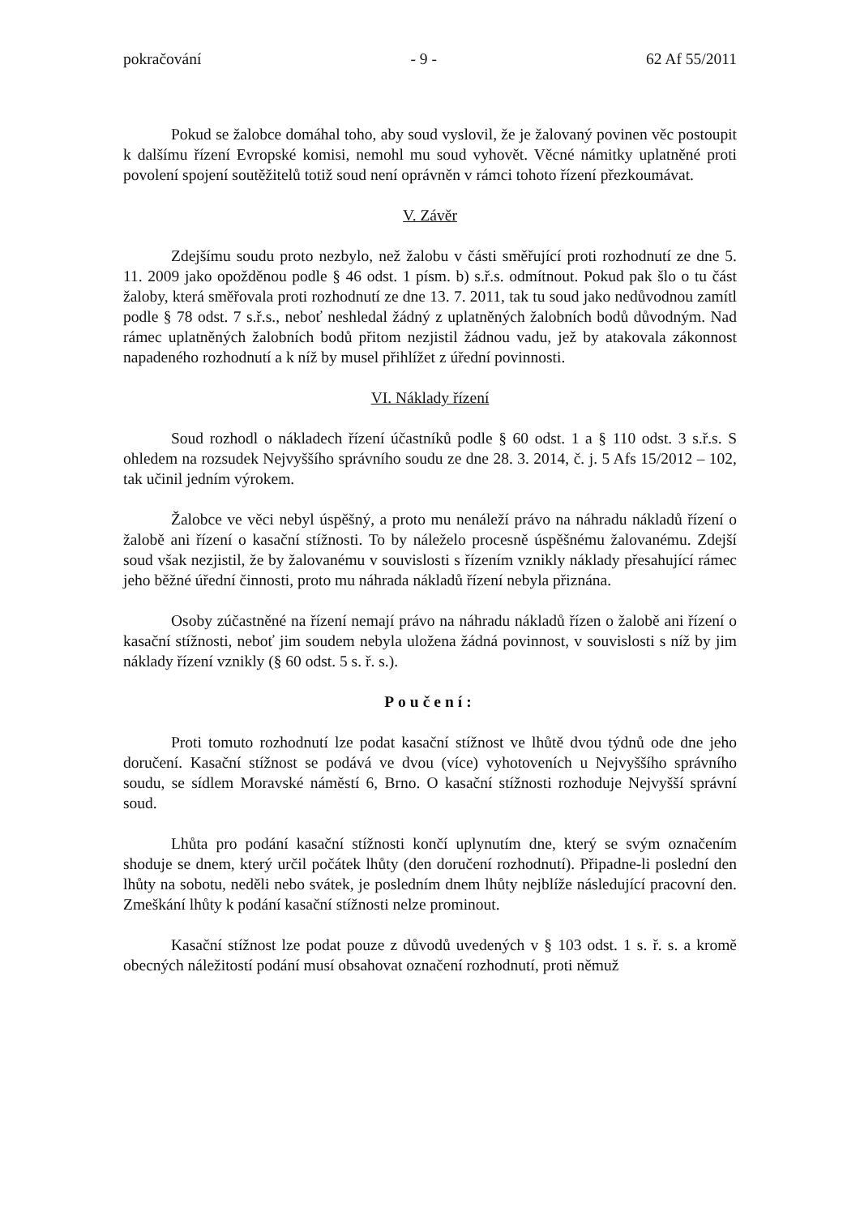pokračování - 9 - 62 Af 55/2011
Pokud se žalobce domáhal toho, aby soud vyslovil, že je žalovaný povinen věc postoupit k dalšímu řízení Evropské komisi, nemohl mu soud vyhovět. Věcné námitky uplatněné proti povolení spojení soutěžitelů totiž soud není oprávněn v rámci tohoto řízení přezkoumávat.
V. Závěr
Zdejšímu soudu proto nezbylo, než žalobu v části směřující proti rozhodnutí ze dne 5. 11. 2009 jako opožděnou podle § 46 odst. 1 písm. b) s.ř.s. odmítnout. Pokud pak šlo o tu část žaloby, která směřovala proti rozhodnutí ze dne 13. 7. 2011, tak tu soud jako nedůvodnou zamítl podle § 78 odst. 7 s.ř.s., neboť neshledal žádný z uplatněných žalobních bodů důvodným. Nad rámec uplatněných žalobních bodů přitom nezjistil žádnou vadu, jež by atakovala zákonnost napadeného rozhodnutí a k níž by musel přihlížet z úřední povinnosti.
VI. Náklady řízení
Soud rozhodl o nákladech řízení účastníků podle § 60 odst. 1 a § 110 odst. 3 s.ř.s. S ohledem na rozsudek Nejvyššího správního soudu ze dne 28. 3. 2014, č. j. 5 Afs 15/2012 – 102, tak učinil jedním výrokem.
Žalobce ve věci nebyl úspěšný, a proto mu nenáleží právo na náhradu nákladů řízení o žalobě ani řízení o kasační stížnosti. To by náleželo procesně úspěšnému žalovanému. Zdejší soud však nezjistil, že by žalovanému v souvislosti s řízením vznikly náklady přesahující rámec jeho běžné úřední činnosti, proto mu náhrada nákladů řízení nebyla přiznána.
Osoby zúčastněné na řízení nemají právo na náhradu nákladů řízen o žalobě ani řízení o kasační stížnosti, neboť jim soudem nebyla uložena žádná povinnost, v souvislosti s níž by jim náklady řízení vznikly (§ 60 odst. 5 s. ř. s.).
Poučení:
Proti tomuto rozhodnutí lze podat kasační stížnost ve lhůtě dvou týdnů ode dne jeho doručení. Kasační stížnost se podává ve dvou (více) vyhotoveních u Nejvyššího správního soudu, se sídlem Moravské náměstí 6, Brno. O kasační stížnosti rozhoduje Nejvyšší správní soud.
Lhůta pro podání kasační stížnosti končí uplynutím dne, který se svým označením shoduje se dnem, který určil počátek lhůty (den doručení rozhodnutí). Připadne-li poslední den lhůty na sobotu, neděli nebo svátek, je posledním dnem lhůty nejblíže následující pracovní den. Zmeškání lhůty k podání kasační stížnosti nelze prominout.
Kasační stížnost lze podat pouze z důvodů uvedených v § 103 odst. 1 s. ř. s. a kromě obecných náležitostí podání musí obsahovat označení rozhodnutí, proti němuž